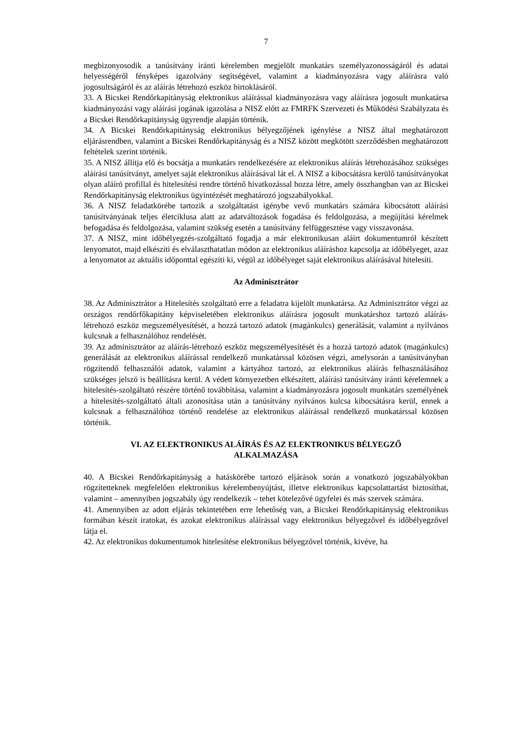7
megbizonyosodik a tanúsítvány iránti kérelemben megjelölt munkatárs személyazonosságáról és adatai helyességéről fényképes igazolvány segítségével, valamint a kiadmányozásra vagy aláírásra való jogosultságáról és az aláírás létrehozó eszköz birtoklásáról.
33. A Bicskei Rendőrkapitányság elektronikus aláírással kiadmányozásra vagy aláírásra jogosult munkatársa kiadmányozási vagy aláírási jogának igazolása a NISZ előtt az FMRFK Szervezeti és Működési Szabályzata és a Bicskei Rendőrkapitányság ügyrendje alapján történik.
34. A Bicskei Rendőrkapitányság elektronikus bélyegzőjének igénylése a NISZ által meghatározott eljárásrendben, valamint a Bicskei Rendőrkapitányság és a NISZ között megkötött szerződésben meghatározott feltételek szerint történik.
35. A NISZ állítja elő és bocsátja a munkatárs rendelkezésére az elektronikus aláírás létrehozásához szükséges aláírási tanúsítványt, amelyet saját elektronikus aláírásával lát el. A NISZ a kibocsátásra kerülő tanúsítványokat olyan aláíró profillal és hitelesítési rendre történő hivatkozással hozza létre, amely összhangban van az Bicskei Rendőrkapitányság elektronikus ügyintézését meghatározó jogszabályokkal.
36. A NISZ feladatkörébe tartozik a szolgáltatást igénybe vevő munkatárs számára kibocsátott aláírási tanúsítványának teljes életciklusa alatt az adatváltozások fogadása és feldolgozása, a megújítási kérelmek befogadása és feldolgozása, valamint szükség esetén a tanúsítvány felfüggesztése vagy visszavonása.
37. A NISZ, mint időbélyegzés-szolgáltató fogadja a már elektronikusan aláírt dokumentumról készített lenyomatot, majd elkészíti és elválaszthatatlan módon az elektronikus aláíráshoz kapcsolja az időbélyeget, azaz a lenyomatot az aktuális időponttal egészíti ki, végül az időbélyeget saját elektronikus aláírásával hitelesíti.
Az Adminisztrátor
38. Az Adminisztrátor a Hitelesítés szolgáltató erre a feladatra kijelölt munkatársa. Az Adminisztrátor végzi az országos rendőrfőkapitány képviseletében elektronikus aláírásra jogosult munkatárshoz tartozó aláírás-létrehozó eszköz megszemélyesítését, a hozzá tartozó adatok (magánkulcs) generálását, valamint a nyilvános kulcsnak a felhasználóhoz rendelését.
39. Az adminisztrátor az aláírás-létrehozó eszköz megszemélyesítését és a hozzá tartozó adatok (magánkulcs) generálását az elektronikus aláírással rendelkező munkatárssal közösen végzi, amelysorán a tanúsítványban rögzítendő felhasználói adatok, valamint a kártyához tartozó, az elektronikus aláírás felhasználásához szükséges jelszó is beállításra kerül. A védett környezetben elkészített, aláírási tanúsítvány iránti kérelemnek a hitelesítés-szolgáltató részére történő továbbítása, valamint a kiadmányozásra jogosult munkatárs személyének a hitelesítés-szolgáltató általi azonosítása után a tanúsítvány nyilvános kulcsa kibocsátásra kerül, ennek a kulcsnak a felhasználóhoz történő rendelése az elektronikus aláírással rendelkező munkatárssal közösen történik.
VI. AZ ELEKTRONIKUS ALÁÍRÁS ÉS AZ ELEKTRONIKUS BÉLYEGZŐ
ALKALMAZÁSA
40. A Bicskei Rendőrkapitányság a hatáskörébe tartozó eljárások során a vonatkozó jogszabályokban rögzítetteknek megfelelően elektronikus kérelembenyújtást, illetve elektronikus kapcsolattartást biztosíthat, valamint – amennyiben jogszabály úgy rendelkezik – tehet kötelezővé ügyfelei és más szervek számára.
41. Amennyiben az adott eljárás tekintetében erre lehetőség van, a Bicskei Rendőrkapitányság elektronikus formában készít iratokat, és azokat elektronikus aláírással vagy elektronikus bélyegzővel és időbélyegzővel látja el.
42. Az elektronikus dokumentumok hitelesítése elektronikus bélyegzővel történik, kivéve, ha